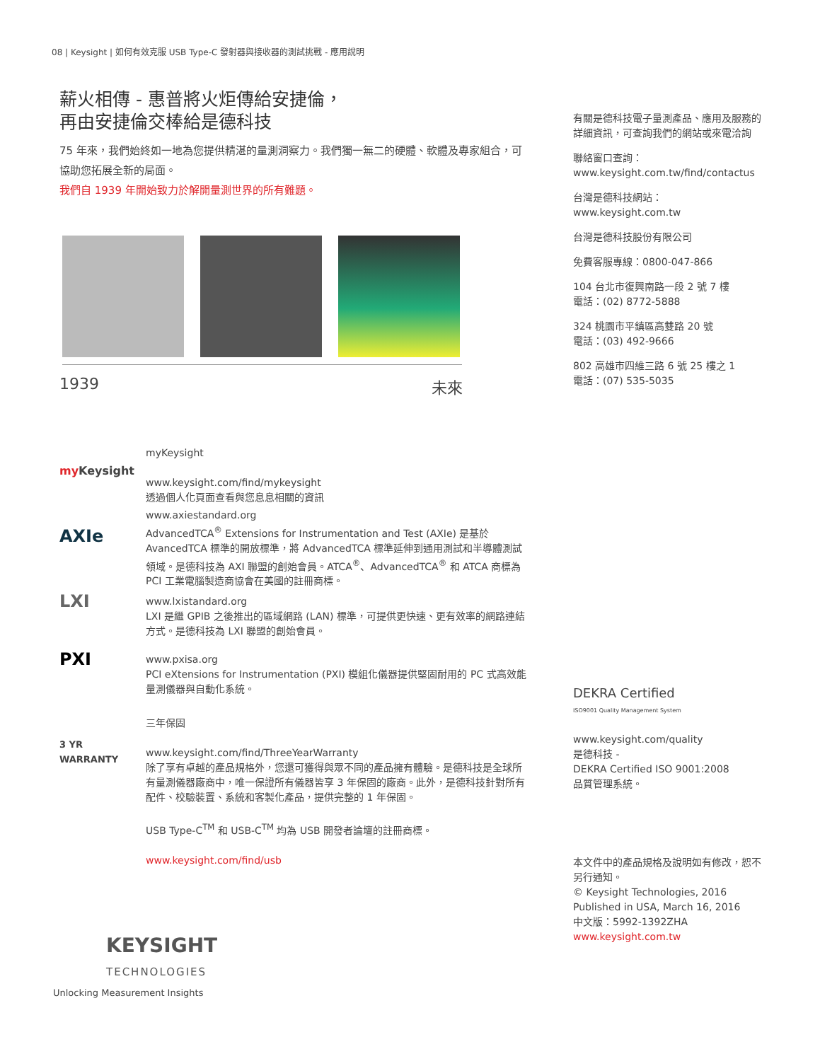08 | Keysight | 如何有效克服 USB Type-C 發射器與接收器的測試挑戰 - 應用說明
薪火相傳 - 惠普將火炬傳給安捷倫，
再由安捷倫交棒給是德科技
75 年來，我們始終如一地為您提供精湛的量測洞察力。我們獨一無二的硬體、軟體及專家組合，可協助您拓展全新的局面。
我們自 1939 年開始致力於解開量測世界的所有難題。
1939 未來
my Keysight
myKeysight
www.keysight.com/find/mykeysight
透過個人化頁面查看與您息息相關的資訊
AXIe
www.axiestandard.org
AdvancedTCA<sup>®</sup> Extensions for Instrumentation and Test (AXIe) 是基於 AvancedTCA 標準的開放標準，將 AdvancedTCA 標準延伸到通用測試和半導體測試領域。是德科技為 AXI 聯盟的創始會員。ATCA<sup>®</sup>、AdvancedTCA<sup>®</sup> 和 ATCA 商標為 PCI 工業電腦製造商協會在美國的註冊商標。
LXI
www.lxistandard.org
LXI 是繼 GPIB 之後推出的區域網路 (LAN) 標準，可提供更快速、更有效率的網路連結方式。是德科技為 LXI 聯盟的創始會員。
PXI
www.pxisa.org
PCI eXtensions for Instrumentation (PXI) 模組化儀器提供堅固耐用的 PC 式高效能量測儀器與自動化系統。
3 YR
WARRANTY
三年保固
www.keysight.com/find/ThreeYearWarranty
除了享有卓越的產品規格外，您還可獲得與眾不同的產品擁有體驗。是德科技是全球所有量測儀器廠商中，唯一保證所有儀器皆享 3 年保固的廠商。此外，是德科技針對所有配件、校驗裝置、系統和客製化產品，提供完整的 1 年保固。
USB Type-C<sup>TM</sup> 和 USB-C<sup>TM</sup> 均為 USB 開發者論壇的註冊商標。
www.keysight.com/find/usb
有關是德科技電子量測產品、應用及服務的詳細資訊，可查詢我們的網站或來電洽詢
聯絡窗口查詢：
www.keysight.com.tw/find/contactus
台灣是德科技網站：
www.keysight.com.tw
台灣是德科技股份有限公司
免費客服專線：0800-047-866
104 台北市復興南路一段 2 號 7 樓
電話：(02) 8772-5888
324 桃園市平鎮區高雙路 20 號
電話：(03) 492-9666
802 高雄市四維三路 6 號 25 樓之 1
電話：(07) 535-5035
DEKRA Certified
ISO9001 Quality Management System
www.keysight.com/quality
是德科技 -
DEKRA Certified ISO 9001:2008
品質管理系統。
本文件中的產品規格及說明如有修改，恕不另行通知。
© Keysight Technologies, 2016
Published in USA, March 16, 2016
中文版：5992-1392ZHA
www.keysight.com.tw
KEYSIGHT
TECHNOLOGIES
Unlocking Measurement Insights